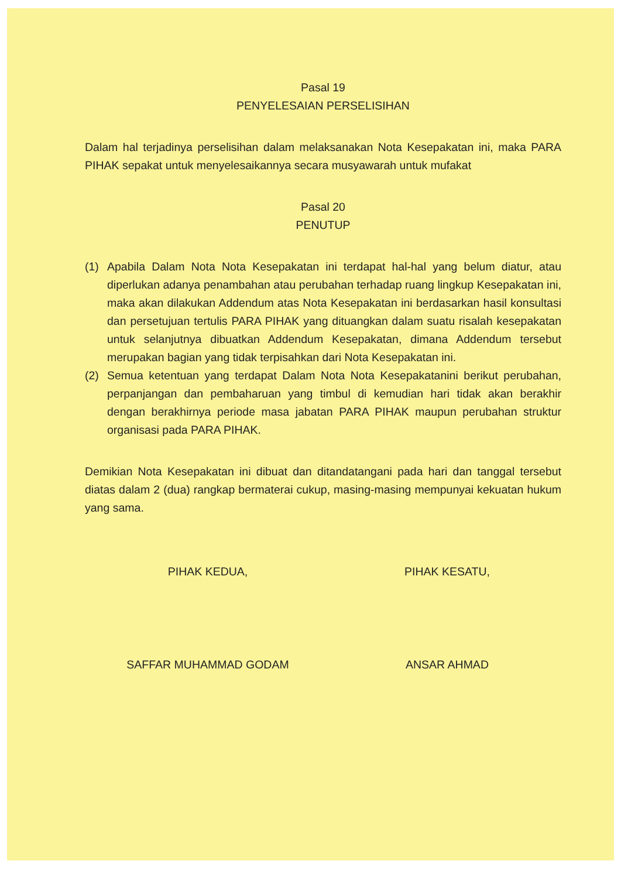Pasal 19
PENYELESAIAN PERSELISIHAN
Dalam hal terjadinya perselisihan dalam melaksanakan Nota Kesepakatan ini, maka PARA PIHAK sepakat untuk menyelesaikannya secara musyawarah untuk mufakat
Pasal 20
PENUTUP
(1) Apabila Dalam Nota Nota Kesepakatan ini terdapat hal-hal yang belum diatur, atau diperlukan adanya penambahan atau perubahan terhadap ruang lingkup Kesepakatan ini, maka akan dilakukan Addendum atas Nota Kesepakatan ini berdasarkan hasil konsultasi dan persetujuan tertulis PARA PIHAK yang dituangkan dalam suatu risalah kesepakatan untuk selanjutnya dibuatkan Addendum Kesepakatan, dimana Addendum tersebut merupakan bagian yang tidak terpisahkan dari Nota Kesepakatan ini.
(2) Semua ketentuan yang terdapat Dalam Nota Nota Kesepakatanini berikut perubahan, perpanjangan dan pembaharuan yang timbul di kemudian hari tidak akan berakhir dengan berakhirnya periode masa jabatan PARA PIHAK maupun perubahan struktur organisasi pada PARA PIHAK.
Demikian Nota Kesepakatan ini dibuat dan ditandatangani pada hari dan tanggal tersebut diatas dalam 2 (dua) rangkap bermaterai cukup, masing-masing mempunyai kekuatan hukum yang sama.
PIHAK KEDUA,
SAFFAR MUHAMMAD GODAM
PIHAK KESATU,
ANSAR AHMAD